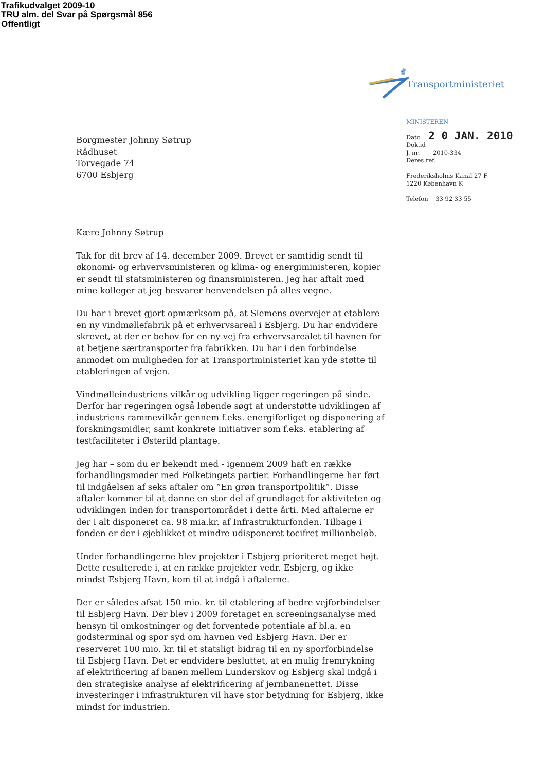Trafikudvalget 2009-10
TRU alm. del Svar på Spørgsmål 856
Offentligt
♛
Transportministeriet
MINISTEREN
Dato 2 0 JAN. 2010
Dok.id
J. nr. 2010-334
Deres ref.
Frederiksholms Kanal 27 F
1220 København K
Telefon 33 92 33 55
Borgmester Johnny Søtrup
Rådhuset
Torvegade 74
6700 Esbjerg
Kære Johnny Søtrup
Tak for dit brev af 14. december 2009. Brevet er samtidig sendt til økonomi- og erhvervsministeren og klima- og energiministeren, kopier er sendt til statsministeren og finansministeren. Jeg har aftalt med mine kolleger at jeg besvarer henvendelsen på alles vegne.
Du har i brevet gjort opmærksom på, at Siemens overvejer at etablere en ny vindmøllefabrik på et erhvervsareal i Esbjerg. Du har endvidere skrevet, at der er behov for en ny vej fra erhvervsarealet til havnen for at betjene særtransporter fra fabrikken. Du har i den forbindelse anmodet om muligheden for at Transportministeriet kan yde støtte til etableringen af vejen.
Vindmølleindustriens vilkår og udvikling ligger regeringen på sinde. Derfor har regeringen også løbende søgt at understøtte udviklingen af industriens rammevilkår gennem f.eks. energiforliget og disponering af forskningsmidler, samt konkrete initiativer som f.eks. etablering af testfaciliteter i Østerild plantage.
Jeg har – som du er bekendt med - igennem 2009 haft en række forhandlingsmøder med Folketingets partier. Forhandlingerne har ført til indgåelsen af seks aftaler om ”En grøn transportpolitik”. Disse aftaler kommer til at danne en stor del af grundlaget for aktiviteten og udviklingen inden for transportområdet i dette årti. Med aftalerne er der i alt disponeret ca. 98 mia.kr. af Infrastrukturfonden. Tilbage i fonden er der i øjeblikket et mindre udisponeret tocifret millionbeløb.
Under forhandlingerne blev projekter i Esbjerg prioriteret meget højt. Dette resulterede i, at en række projekter vedr. Esbjerg, og ikke mindst Esbjerg Havn, kom til at indgå i aftalerne.
Der er således afsat 150 mio. kr. til etablering af bedre vejforbindelser til Esbjerg Havn. Der blev i 2009 foretaget en screeningsanalyse med hensyn til omkostninger og det forventede potentiale af bl.a. en godsterminal og spor syd om havnen ved Esbjerg Havn. Der er reserveret 100 mio. kr. til et statsligt bidrag til en ny sporforbindelse til Esbjerg Havn. Det er endvidere besluttet, at en mulig fremrykning af elektrificering af banen mellem Lunderskov og Esbjerg skal indgå i den strategiske analyse af elektrificering af jernbanenettet. Disse investeringer i infrastrukturen vil have stor betydning for Esbjerg, ikke mindst for industrien.